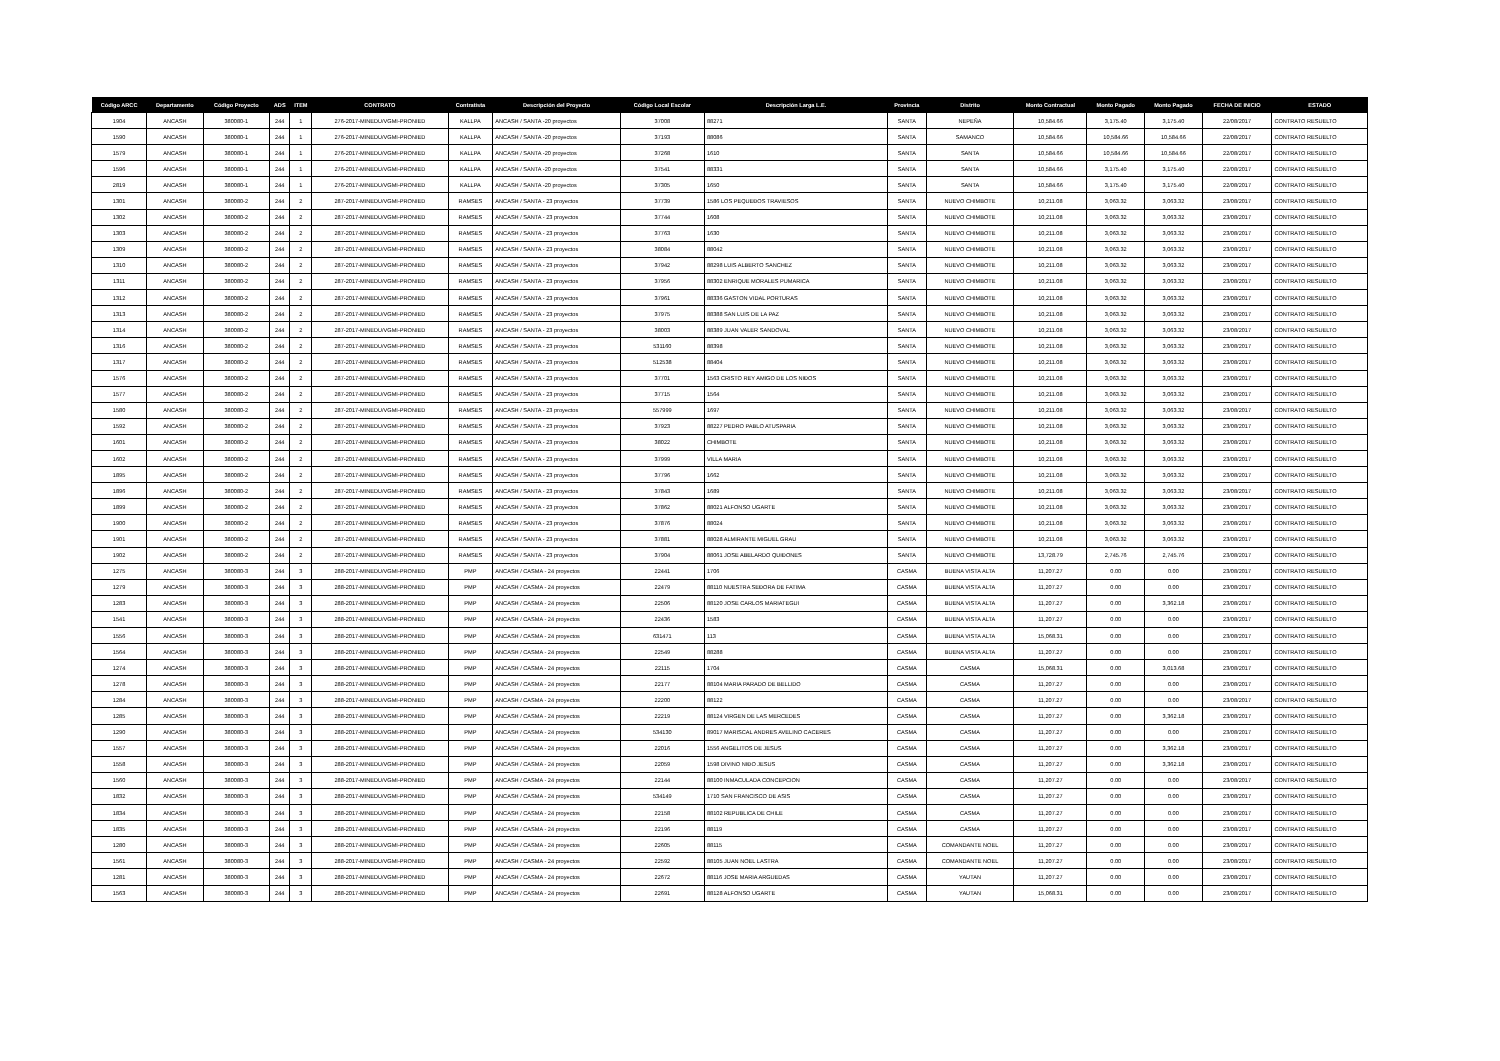| Código ARCC | Departamento | Código Proyecto | ADS | ITEM | CONTRATO | Contratista | Descripción del Proyecto | Código Local Escolar | Descripción Larga L.E. | Provincia | Distrito | Monto Contractual | Monto Pagado | Monto Pagado | FECHA DE INICIO | ESTADO |
| --- | --- | --- | --- | --- | --- | --- | --- | --- | --- | --- | --- | --- | --- | --- | --- | --- |
| 1904 | ANCASH | 380080-1 | 244 | 1 | 276-2017-MINEDU/VGMI-PRONIED | KALLPA | ANCASH / SANTA -20 proyectos | 37008 | 88271 | SANTA | NEPEÑA | 10,584.66 | 3,175.40 | 3,175.40 | 22/08/2017 | CONTRATO RESUELTO |
| 1590 | ANCASH | 380080-1 | 244 | 1 | 276-2017-MINEDU/VGMI-PRONIED | KALLPA | ANCASH / SANTA -20 proyectos | 37193 | 88086 | SANTA | SAMANCO | 10,584.66 | 10,584.66 | 10,584.66 | 22/08/2017 | CONTRATO RESUELTO |
| 1579 | ANCASH | 380080-1 | 244 | 1 | 276-2017-MINEDU/VGMI-PRONIED | KALLPA | ANCASH / SANTA -20 proyectos | 37268 | 1610 | SANTA | SANTA | 10,584.66 | 10,584.66 | 10,584.66 | 22/08/2017 | CONTRATO RESUELTO |
| 1596 | ANCASH | 380080-1 | 244 | 1 | 276-2017-MINEDU/VGMI-PRONIED | KALLPA | ANCASH / SANTA -20 proyectos | 37541 | 88331 | SANTA | SANTA | 10,584.66 | 3,175.40 | 3,175.40 | 22/08/2017 | CONTRATO RESUELTO |
| 2819 | ANCASH | 380080-1 | 244 | 1 | 276-2017-MINEDU/VGMI-PRONIED | KALLPA | ANCASH / SANTA -20 proyectos | 37305 | 1650 | SANTA | SANTA | 10,584.66 | 3,175.40 | 3,175.40 | 22/08/2017 | CONTRATO RESUELTO |
| 1301 | ANCASH | 380080-2 | 244 | 2 | 287-2017-MINEDU/VGMI-PRONIED | RAMSES | ANCASH / SANTA - 23 proyectos | 37739 | 1586 LOS PEQUEĐOS TRAVIESOS | SANTA | NUEVO CHIMBOTE | 10,211.08 | 3,063.32 | 3,063.32 | 23/08/2017 | CONTRATO RESUELTO |
| 1302 | ANCASH | 380080-2 | 244 | 2 | 287-2017-MINEDU/VGMI-PRONIED | RAMSES | ANCASH / SANTA - 23 proyectos | 37744 | 1608 | SANTA | NUEVO CHIMBOTE | 10,211.08 | 3,063.32 | 3,063.32 | 23/08/2017 | CONTRATO RESUELTO |
| 1303 | ANCASH | 380080-2 | 244 | 2 | 287-2017-MINEDU/VGMI-PRONIED | RAMSES | ANCASH / SANTA - 23 proyectos | 37763 | 1630 | SANTA | NUEVO CHIMBOTE | 10,211.08 | 3,063.32 | 3,063.32 | 23/08/2017 | CONTRATO RESUELTO |
| 1309 | ANCASH | 380080-2 | 244 | 2 | 287-2017-MINEDU/VGMI-PRONIED | RAMSES | ANCASH / SANTA - 23 proyectos | 38084 | 88042 | SANTA | NUEVO CHIMBOTE | 10,211.08 | 3,063.32 | 3,063.32 | 23/08/2017 | CONTRATO RESUELTO |
| 1310 | ANCASH | 380080-2 | 244 | 2 | 287-2017-MINEDU/VGMI-PRONIED | RAMSES | ANCASH / SANTA - 23 proyectos | 37942 | 88298 LUIS ALBERTO SANCHEZ | SANTA | NUEVO CHIMBOTE | 10,211.08 | 3,063.32 | 3,063.32 | 23/08/2017 | CONTRATO RESUELTO |
| 1311 | ANCASH | 380080-2 | 244 | 2 | 287-2017-MINEDU/VGMI-PRONIED | RAMSES | ANCASH / SANTA - 23 proyectos | 37956 | 88302 ENRIQUE MORALES PUMARICA | SANTA | NUEVO CHIMBOTE | 10,211.08 | 3,063.32 | 3,063.32 | 23/08/2017 | CONTRATO RESUELTO |
| 1312 | ANCASH | 380080-2 | 244 | 2 | 287-2017-MINEDU/VGMI-PRONIED | RAMSES | ANCASH / SANTA - 23 proyectos | 37961 | 88336 GASTON VIDAL PORTURAS | SANTA | NUEVO CHIMBOTE | 10,211.08 | 3,063.32 | 3,063.32 | 23/08/2017 | CONTRATO RESUELTO |
| 1313 | ANCASH | 380080-2 | 244 | 2 | 287-2017-MINEDU/VGMI-PRONIED | RAMSES | ANCASH / SANTA - 23 proyectos | 37975 | 88388 SAN LUIS DE LA PAZ | SANTA | NUEVO CHIMBOTE | 10,211.08 | 3,063.32 | 3,063.32 | 23/08/2017 | CONTRATO RESUELTO |
| 1314 | ANCASH | 380080-2 | 244 | 2 | 287-2017-MINEDU/VGMI-PRONIED | RAMSES | ANCASH / SANTA - 23 proyectos | 38003 | 88389 JUAN VALER SANDOVAL | SANTA | NUEVO CHIMBOTE | 10,211.08 | 3,063.32 | 3,063.32 | 23/08/2017 | CONTRATO RESUELTO |
| 1316 | ANCASH | 380080-2 | 244 | 2 | 287-2017-MINEDU/VGMI-PRONIED | RAMSES | ANCASH / SANTA - 23 proyectos | 531160 | 88398 | SANTA | NUEVO CHIMBOTE | 10,211.08 | 3,063.32 | 3,063.32 | 23/08/2017 | CONTRATO RESUELTO |
| 1317 | ANCASH | 380080-2 | 244 | 2 | 287-2017-MINEDU/VGMI-PRONIED | RAMSES | ANCASH / SANTA - 23 proyectos | 512538 | 88404 | SANTA | NUEVO CHIMBOTE | 10,211.08 | 3,063.32 | 3,063.32 | 23/08/2017 | CONTRATO RESUELTO |
| 1576 | ANCASH | 380080-2 | 244 | 2 | 287-2017-MINEDU/VGMI-PRONIED | RAMSES | ANCASH / SANTA - 23 proyectos | 37701 | 1563 CRISTO REY AMIGO DE LOS NIĐOS | SANTA | NUEVO CHIMBOTE | 10,211.08 | 3,063.32 | 3,063.32 | 23/08/2017 | CONTRATO RESUELTO |
| 1577 | ANCASH | 380080-2 | 244 | 2 | 287-2017-MINEDU/VGMI-PRONIED | RAMSES | ANCASH / SANTA - 23 proyectos | 37715 | 1564 | SANTA | NUEVO CHIMBOTE | 10,211.08 | 3,063.32 | 3,063.32 | 23/08/2017 | CONTRATO RESUELTO |
| 1580 | ANCASH | 380080-2 | 244 | 2 | 287-2017-MINEDU/VGMI-PRONIED | RAMSES | ANCASH / SANTA - 23 proyectos | 557999 | 1697 | SANTA | NUEVO CHIMBOTE | 10,211.08 | 3,063.32 | 3,063.32 | 23/08/2017 | CONTRATO RESUELTO |
| 1592 | ANCASH | 380080-2 | 244 | 2 | 287-2017-MINEDU/VGMI-PRONIED | RAMSES | ANCASH / SANTA - 23 proyectos | 37923 | 88227 PEDRO PABLO ATUSPARIA | SANTA | NUEVO CHIMBOTE | 10,211.08 | 3,063.32 | 3,063.32 | 23/08/2017 | CONTRATO RESUELTO |
| 1601 | ANCASH | 380080-2 | 244 | 2 | 287-2017-MINEDU/VGMI-PRONIED | RAMSES | ANCASH / SANTA - 23 proyectos | 38022 | CHIMBOTE | SANTA | NUEVO CHIMBOTE | 10,211.08 | 3,063.32 | 3,063.32 | 23/08/2017 | CONTRATO RESUELTO |
| 1602 | ANCASH | 380080-2 | 244 | 2 | 287-2017-MINEDU/VGMI-PRONIED | RAMSES | ANCASH / SANTA - 23 proyectos | 37999 | VILLA MARIA | SANTA | NUEVO CHIMBOTE | 10,211.08 | 3,063.32 | 3,063.32 | 23/08/2017 | CONTRATO RESUELTO |
| 1895 | ANCASH | 380080-2 | 244 | 2 | 287-2017-MINEDU/VGMI-PRONIED | RAMSES | ANCASH / SANTA - 23 proyectos | 37796 | 1662 | SANTA | NUEVO CHIMBOTE | 10,211.08 | 3,063.32 | 3,063.32 | 23/08/2017 | CONTRATO RESUELTO |
| 1896 | ANCASH | 380080-2 | 244 | 2 | 287-2017-MINEDU/VGMI-PRONIED | RAMSES | ANCASH / SANTA - 23 proyectos | 37843 | 1689 | SANTA | NUEVO CHIMBOTE | 10,211.08 | 3,063.32 | 3,063.32 | 23/08/2017 | CONTRATO RESUELTO |
| 1899 | ANCASH | 380080-2 | 244 | 2 | 287-2017-MINEDU/VGMI-PRONIED | RAMSES | ANCASH / SANTA - 23 proyectos | 37862 | 88021 ALFONSO UGARTE | SANTA | NUEVO CHIMBOTE | 10,211.08 | 3,063.32 | 3,063.32 | 23/08/2017 | CONTRATO RESUELTO |
| 1900 | ANCASH | 380080-2 | 244 | 2 | 287-2017-MINEDU/VGMI-PRONIED | RAMSES | ANCASH / SANTA - 23 proyectos | 37876 | 88024 | SANTA | NUEVO CHIMBOTE | 10,211.08 | 3,063.32 | 3,063.32 | 23/08/2017 | CONTRATO RESUELTO |
| 1901 | ANCASH | 380080-2 | 244 | 2 | 287-2017-MINEDU/VGMI-PRONIED | RAMSES | ANCASH / SANTA - 23 proyectos | 37881 | 88028 ALMIRANTE MIGUEL GRAU | SANTA | NUEVO CHIMBOTE | 10,211.08 | 3,063.32 | 3,063.32 | 23/08/2017 | CONTRATO RESUELTO |
| 1902 | ANCASH | 380080-2 | 244 | 2 | 287-2017-MINEDU/VGMI-PRONIED | RAMSES | ANCASH / SANTA - 23 proyectos | 37904 | 88061 JOSE ABELARDO QUIĐONES | SANTA | NUEVO CHIMBOTE | 13,728.79 | 2,745.76 | 2,745.76 | 23/08/2017 | CONTRATO RESUELTO |
| 1275 | ANCASH | 380080-3 | 244 | 3 | 288-2017-MINEDU/VGMI-PRONIED | PMP | ANCASH / CASMA - 24 proyectos | 22441 | 1706 | CASMA | BUENA VISTA ALTA | 11,207.27 | 0.00 | 0.00 | 23/08/2017 | CONTRATO RESUELTO |
| 1279 | ANCASH | 380080-3 | 244 | 3 | 288-2017-MINEDU/VGMI-PRONIED | PMP | ANCASH / CASMA - 24 proyectos | 22479 | 88110 NUESTRA SEĐORA DE FATIMA | CASMA | BUENA VISTA ALTA | 11,207.27 | 0.00 | 0.00 | 23/08/2017 | CONTRATO RESUELTO |
| 1283 | ANCASH | 380080-3 | 244 | 3 | 288-2017-MINEDU/VGMI-PRONIED | PMP | ANCASH / CASMA - 24 proyectos | 22506 | 88120 JOSE CARLOS MARIATEGUI | CASMA | BUENA VISTA ALTA | 11,207.27 | 0.00 | 3,362.18 | 23/08/2017 | CONTRATO RESUELTO |
| 1541 | ANCASH | 380080-3 | 244 | 3 | 288-2017-MINEDU/VGMI-PRONIED | PMP | ANCASH / CASMA - 24 proyectos | 22436 | 1583 | CASMA | BUENA VISTA ALTA | 11,207.27 | 0.00 | 0.00 | 23/08/2017 | CONTRATO RESUELTO |
| 1556 | ANCASH | 380080-3 | 244 | 3 | 288-2017-MINEDU/VGMI-PRONIED | PMP | ANCASH / CASMA - 24 proyectos | 631471 | 113 | CASMA | BUENA VISTA ALTA | 15,068.31 | 0.00 | 0.00 | 23/08/2017 | CONTRATO RESUELTO |
| 1564 | ANCASH | 380080-3 | 244 | 3 | 288-2017-MINEDU/VGMI-PRONIED | PMP | ANCASH / CASMA - 24 proyectos | 22549 | 88288 | CASMA | BUENA VISTA ALTA | 11,207.27 | 0.00 | 0.00 | 23/08/2017 | CONTRATO RESUELTO |
| 1274 | ANCASH | 380080-3 | 244 | 3 | 288-2017-MINEDU/VGMI-PRONIED | PMP | ANCASH / CASMA - 24 proyectos | 22115 | 1704 | CASMA | CASMA | 15,068.31 | 0.00 | 3,013.68 | 23/08/2017 | CONTRATO RESUELTO |
| 1278 | ANCASH | 380080-3 | 244 | 3 | 288-2017-MINEDU/VGMI-PRONIED | PMP | ANCASH / CASMA - 24 proyectos | 22177 | 88104 MARIA PARADO DE BELLIDO | CASMA | CASMA | 11,207.27 | 0.00 | 0.00 | 23/08/2017 | CONTRATO RESUELTO |
| 1284 | ANCASH | 380080-3 | 244 | 3 | 288-2017-MINEDU/VGMI-PRONIED | PMP | ANCASH / CASMA - 24 proyectos | 22200 | 88122 | CASMA | CASMA | 11,207.27 | 0.00 | 0.00 | 23/08/2017 | CONTRATO RESUELTO |
| 1285 | ANCASH | 380080-3 | 244 | 3 | 288-2017-MINEDU/VGMI-PRONIED | PMP | ANCASH / CASMA - 24 proyectos | 22219 | 88124 VIRGEN DE LAS MERCEDES | CASMA | CASMA | 11,207.27 | 0.00 | 3,362.18 | 23/08/2017 | CONTRATO RESUELTO |
| 1290 | ANCASH | 380080-3 | 244 | 3 | 288-2017-MINEDU/VGMI-PRONIED | PMP | ANCASH / CASMA - 24 proyectos | 534130 | 89017 MARISCAL ANDRES AVELINO CACERES | CASMA | CASMA | 11,207.27 | 0.00 | 0.00 | 23/08/2017 | CONTRATO RESUELTO |
| 1557 | ANCASH | 380080-3 | 244 | 3 | 288-2017-MINEDU/VGMI-PRONIED | PMP | ANCASH / CASMA - 24 proyectos | 22016 | 1556 ANGELITOS DE JESUS | CASMA | CASMA | 11,207.27 | 0.00 | 3,362.18 | 23/08/2017 | CONTRATO RESUELTO |
| 1558 | ANCASH | 380080-3 | 244 | 3 | 288-2017-MINEDU/VGMI-PRONIED | PMP | ANCASH / CASMA - 24 proyectos | 22059 | 1598 DIVINO NIĐO JESUS | CASMA | CASMA | 11,207.27 | 0.00 | 3,362.18 | 23/08/2017 | CONTRATO RESUELTO |
| 1560 | ANCASH | 380080-3 | 244 | 3 | 288-2017-MINEDU/VGMI-PRONIED | PMP | ANCASH / CASMA - 24 proyectos | 22144 | 88100 INMACULADA CONCEPCION | CASMA | CASMA | 11,207.27 | 0.00 | 0.00 | 23/08/2017 | CONTRATO RESUELTO |
| 1832 | ANCASH | 380080-3 | 244 | 3 | 288-2017-MINEDU/VGMI-PRONIED | PMP | ANCASH / CASMA - 24 proyectos | 534149 | 1710 SAN FRANCISCO DE ASIS | CASMA | CASMA | 11,207.27 | 0.00 | 0.00 | 23/08/2017 | CONTRATO RESUELTO |
| 1834 | ANCASH | 380080-3 | 244 | 3 | 288-2017-MINEDU/VGMI-PRONIED | PMP | ANCASH / CASMA - 24 proyectos | 22158 | 88102 REPUBLICA DE CHILE | CASMA | CASMA | 11,207.27 | 0.00 | 0.00 | 23/08/2017 | CONTRATO RESUELTO |
| 1835 | ANCASH | 380080-3 | 244 | 3 | 288-2017-MINEDU/VGMI-PRONIED | PMP | ANCASH / CASMA - 24 proyectos | 22196 | 88119 | CASMA | CASMA | 11,207.27 | 0.00 | 0.00 | 23/08/2017 | CONTRATO RESUELTO |
| 1280 | ANCASH | 380080-3 | 244 | 3 | 288-2017-MINEDU/VGMI-PRONIED | PMP | ANCASH / CASMA - 24 proyectos | 22605 | 88115 | CASMA | COMANDANTE NOEL | 11,207.27 | 0.00 | 0.00 | 23/08/2017 | CONTRATO RESUELTO |
| 1561 | ANCASH | 380080-3 | 244 | 3 | 288-2017-MINEDU/VGMI-PRONIED | PMP | ANCASH / CASMA - 24 proyectos | 22592 | 88105 JUAN NOEL LASTRA | CASMA | COMANDANTE NOEL | 11,207.27 | 0.00 | 0.00 | 23/08/2017 | CONTRATO RESUELTO |
| 1281 | ANCASH | 380080-3 | 244 | 3 | 288-2017-MINEDU/VGMI-PRONIED | PMP | ANCASH / CASMA - 24 proyectos | 22672 | 88116 JOSE MARIA ARGUEDAS | CASMA | YAUTAN | 11,207.27 | 0.00 | 0.00 | 23/08/2017 | CONTRATO RESUELTO |
| 1563 | ANCASH | 380080-3 | 244 | 3 | 288-2017-MINEDU/VGMI-PRONIED | PMP | ANCASH / CASMA - 24 proyectos | 22691 | 88128 ALFONSO UGARTE | CASMA | YAUTAN | 15,068.31 | 0.00 | 0.00 | 23/08/2017 | CONTRATO RESUELTO |